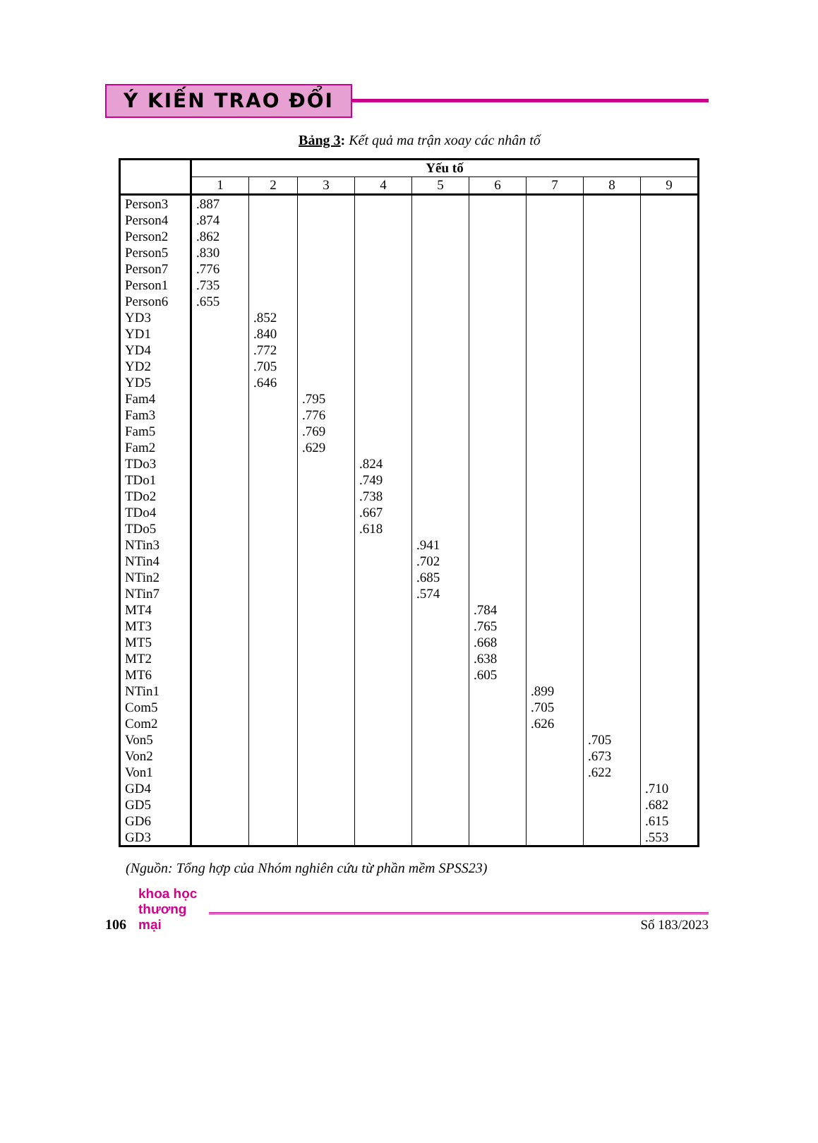Ý KIẾN TRAO ĐỔI
Bảng 3: Kết quả ma trận xoay các nhân tố
| | Yếu tố | | | | | | | | |
| --- | --- | --- | --- | --- | --- | --- | --- | --- | --- |
| | 1 | 2 | 3 | 4 | 5 | 6 | 7 | 8 | 9 |
| Person3 Person4 Person2 Person5 Person7 Person1 Person6 YD3 YD1 YD4 YD2 YD5 Fam4 Fam3 Fam5 Fam2 TDo3 TDo1 TDo2 TDo4 TDo5 NTin3 NTin4 NTin2 NTin7 MT4 MT3 MT5 MT2 MT6 NTin1 Com5 Com2 Von5 Von2 Von1 GD4 GD5 GD6 GD3 | .887 .874 .862 .830 .776 .735 .655 | .852 .840 .772 .705 .646 | .795 .776 .769 .629 | .824 .749 .738 .667 .618 | .941 .702 .685 .574 | .784 .765 .668 .638 .605 | .899 .705 .626 | .705 .673 .622 | .710 .682 .615 .553 |
(Nguồn: Tổng hợp của Nhóm nghiên cứu từ phần mềm SPSS23)
106 khoa học
thương mại Số 183/2023